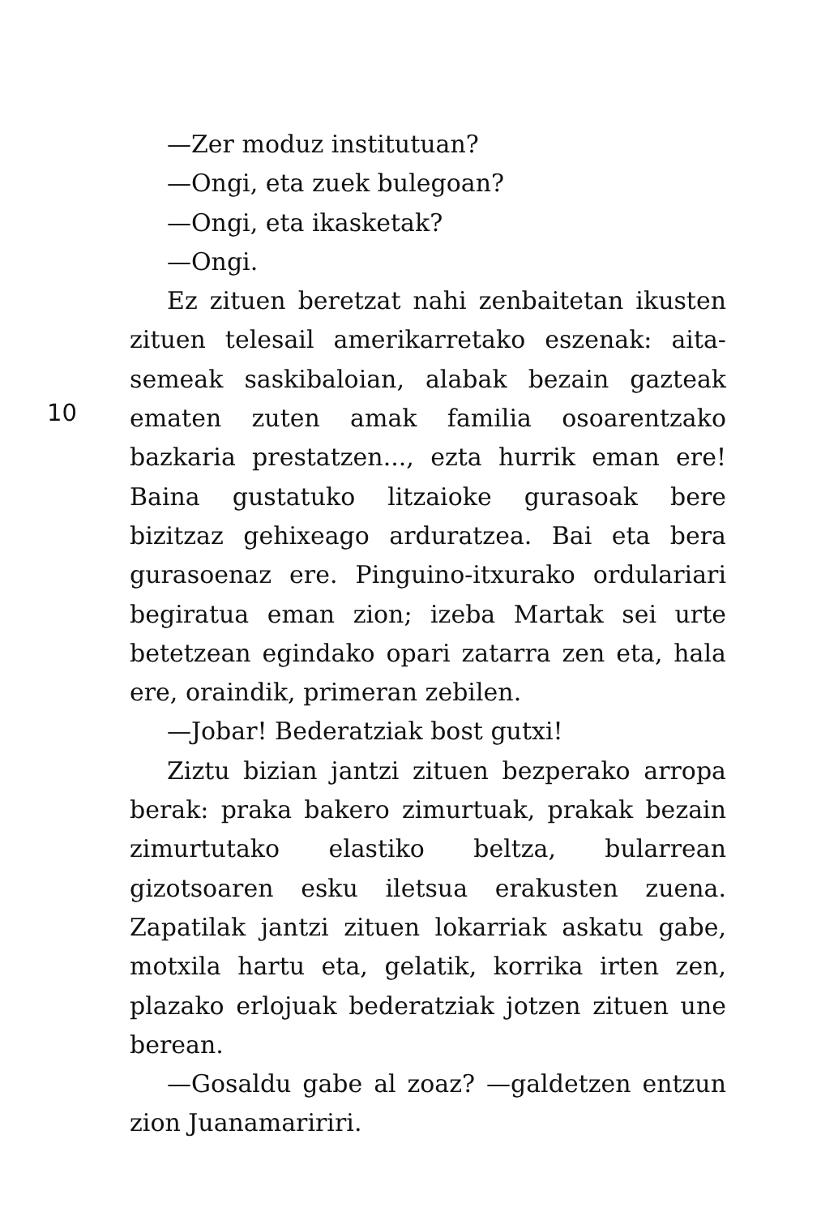10
—Zer moduz institutuan?
—Ongi, eta zuek bulegoan?
—Ongi, eta ikasketak?
—Ongi.
Ez zituen beretzat nahi zenbaitetan ikusten zituen telesail amerikarretako eszenak: aita-semeak saskibaloian, alabak bezain gazteak ematen zuten amak familia osoarentzako bazkaria prestatzen..., ezta hurrik eman ere! Baina gustatuko litzaioke gurasoak bere bizitzaz gehixeago arduratzea. Bai eta bera gurasoenaz ere. Pinguino-itxurako ordulariari begiratua eman zion; izeba Martak sei urte betetzean egindako opari zatarra zen eta, hala ere, oraindik, primeran zebilen.
—Jobar! Bederatziak bost gutxi!
Ziztu bizian jantzi zituen bezperako arropa berak: praka bakero zimurtuak, prakak bezain zimurtutako elastiko beltza, bularrean gizotsoaren esku iletsua erakusten zuena. Zapatilak jantzi zituen lokarriak askatu gabe, motxila hartu eta, gelatik, korrika irten zen, plazako erlojuak bederatziak jotzen zituen une berean.
—Gosaldu gabe al zoaz? —galdetzen entzun zion Juanamaririri.